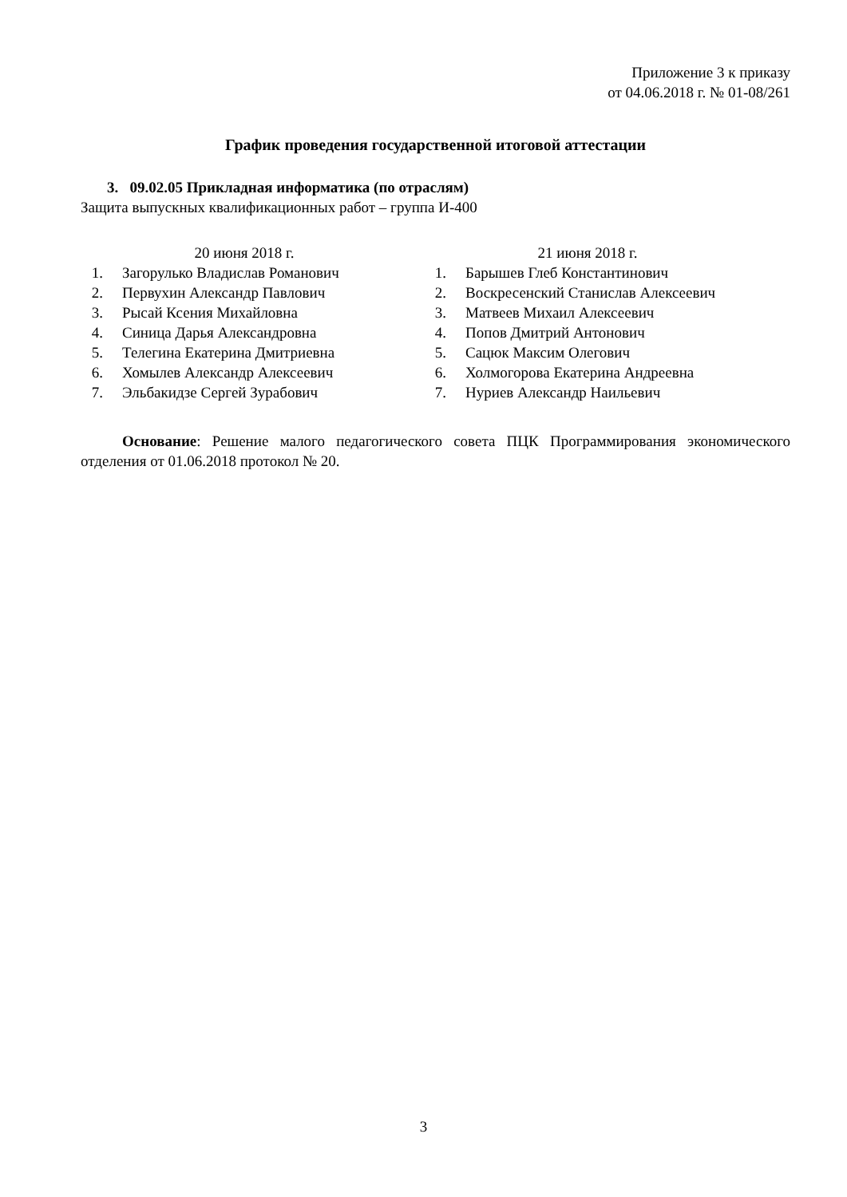Приложение 3 к приказу
от 04.06.2018 г. № 01-08/261
График проведения государственной итоговой аттестации
3. 09.02.05 Прикладная информатика (по отраслям)
Защита выпускных квалификационных работ – группа И-400
20 июня 2018 г.
1. Загорулько Владислав Романович
2. Первухин Александр Павлович
3. Рысай Ксения Михайловна
4. Синица Дарья Александровна
5. Телегина Екатерина Дмитриевна
6. Хомылев Александр Алексеевич
7. Эльбакидзе Сергей Зурабович
21 июня 2018 г.
1. Барышев Глеб Константинович
2. Воскресенский Станислав Алексеевич
3. Матвеев Михаил Алексеевич
4. Попов Дмитрий Антонович
5. Сацюк Максим Олегович
6. Холмогорова Екатерина Андреевна
7. Нуриев Александр Наильевич
Основание: Решение малого педагогического совета ПЦК Программирования экономического отделения от 01.06.2018 протокол № 20.
3